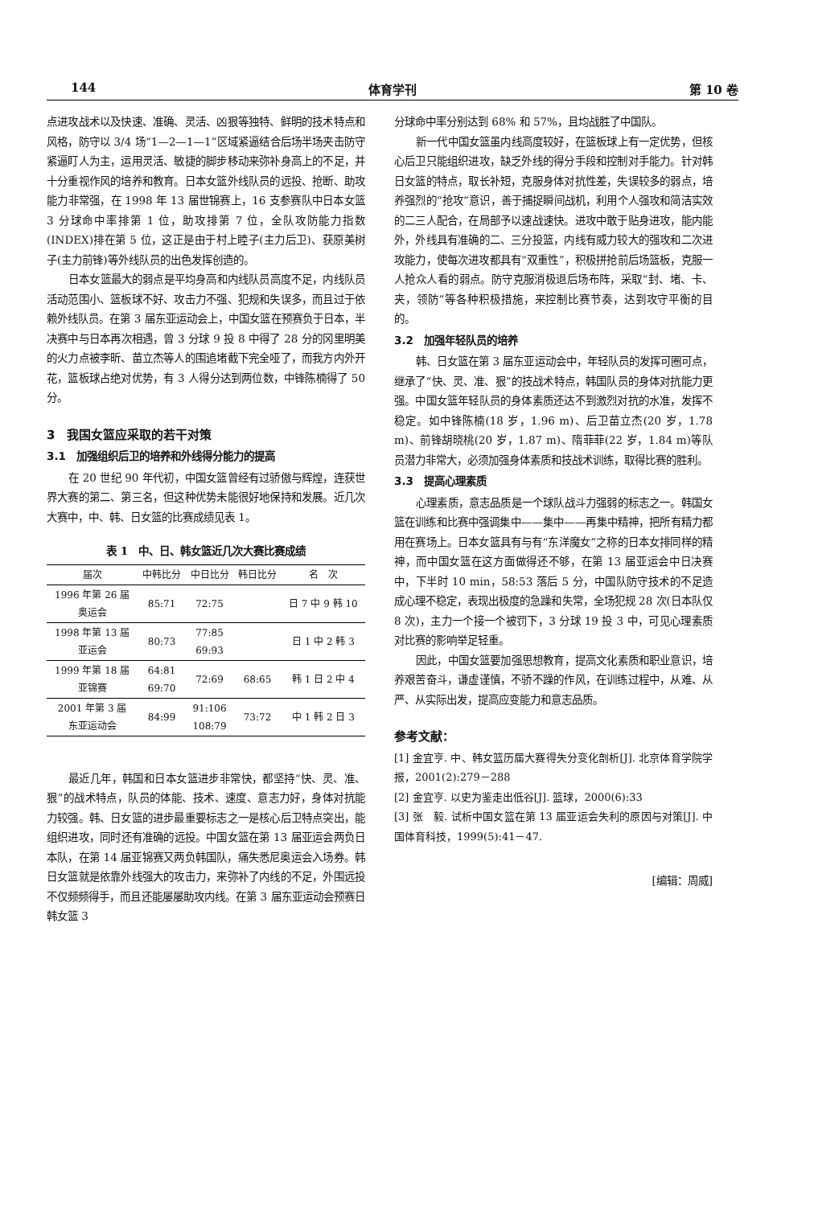144 体育学刊 第 10 卷
点进攻战术以及快速、准确、灵活、凶狠等独特、鲜明的技术特点和风格，防守以 3/4 场“1—2—1—1”区域紧逼结合后场半场夹击防守紧逼盯人为主，运用灵活、敏捷的脚步移动来弥补身高上的不足，并十分重视作风的培养和教育。日本女篮外线队员的远投、抢断、助攻能力非常强，在 1998 年 13 届世锦赛上，16 支参赛队中日本女篮 3 分球命中率排第 1 位，助攻排第 7 位，全队攻防能力指数(INDEX)排在第 5 位，这正是由于村上睦子(主力后卫)、获原美树子(主力前锋)等外线队员的出色发挥创造的。
日本女篮最大的弱点是平均身高和内线队员高度不足，内线队员活动范围小、篮板球不好、攻击力不强、犯规和失误多，而且过于依赖外线队员。在第 3 届东亚运动会上，中国女篮在预赛负于日本，半决赛中与日本再次相遇，曾 3 分球 9 投 8 中得了 28 分的冈里明美的火力点被李昕、苗立杰等人的围追堵截下完全哑了，而我方内外开花，篮板球占绝对优势，有 3 人得分达到两位数，中锋陈楠得了 50 分。
3　我国女篮应采取的若干对策
3.1　加强组织后卫的培养和外线得分能力的提高
在 20 世纪 90 年代初，中国女篮曾经有过骄傲与辉煌，连获世界大赛的第二、第三名，但这种优势未能很好地保持和发展。近几次大赛中，中、韩、日女篮的比赛成绩见表 1。
表 1　中、日、韩女篮近几次大赛比赛成绩
| 届次 | 中韩比分 | 中日比分 | 韩日比分 | 名 次 |
| --- | --- | --- | --- | --- |
| 1996 年第 26 届 奥运会 | 85:71 | 72:75 | | 日 7 中 9 韩 10 |
| 1998 年第 13 届 亚运会 | 80:73 | 77:85 69:93 | | 日 1 中 2 韩 3 |
| 1999 年第 18 届 亚锦赛 | 64:81 69:70 | 72:69 | 68:65 | 韩 1 日 2 中 4 |
| 2001 年第 3 届 东亚运动会 | 84:99 | 91:106 108:79 | 73:72 | 中 1 韩 2 日 3 |
最近几年，韩国和日本女篮进步非常快，都坚持“快、灵、准、狠”的战术特点，队员的体能、技术、速度、意志力好，身体对抗能力较强。韩、日女篮的进步最重要标志之一是核心后卫特点突出，能组织进攻，同时还有准确的远投。中国女篮在第 13 届亚运会两负日本队，在第 14 届亚锦赛又两负韩国队，痛失悉尼奥运会入场券。韩日女篮就是依靠外线强大的攻击力，来弥补了内线的不足，外围远投不仅频频得手，而且还能屡屡助攻内线。在第 3 届东亚运动会预赛日韩女篮 3
分球命中率分别达到 68% 和 57%，且均战胜了中国队。
新一代中国女篮虽内线高度较好，在篮板球上有一定优势，但核心后卫只能组织进攻，缺乏外线的得分手段和控制对手能力。针对韩日女篮的特点，取长补短，克服身体对抗性差，失误较多的弱点，培养强烈的“抢攻”意识，善于捕捉瞬间战机，利用个人强攻和简洁实效的二三人配合，在局部予以速战速快。进攻中敢于贴身进攻，能内能外，外线具有准确的二、三分投篮，内线有威力较大的强攻和二次进攻能力，使每次进攻都具有“双重性”，积极拼抢前后场篮板，克服一人抢众人看的弱点。防守克服消极退后场布阵，采取“封、堵、卡、夹，领防”等各种积极措施，来控制比赛节奏，达到攻守平衡的目的。
3.2　加强年轻队员的培养
韩、日女篮在第 3 届东亚运动会中，年轻队员的发挥可圈可点，继承了“快、灵、准、狠”的技战术特点，韩国队员的身体对抗能力更强。中国女篮年轻队员的身体素质还达不到激烈对抗的水准，发挥不稳定。如中锋陈楠(18 岁，1.96 m)、后卫苗立杰(20 岁，1.78 m)、前锋胡晓桃(20 岁，1.87 m)、隋菲菲(22 岁，1.84 m)等队员潜力非常大，必须加强身体素质和技战术训练，取得比赛的胜利。
3.3　提高心理素质
心理素质，意志品质是一个球队战斗力强弱的标志之一。韩国女篮在训练和比赛中强调集中——集中——再集中精神，把所有精力都用在赛场上。日本女篮具有与有“东洋魔女”之称的日本女排同样的精神，而中国女篮在这方面做得还不够，在第 13 届亚运会中日决赛中，下半时 10 min，58:53 落后 5 分，中国队防守技术的不足造成心理不稳定，表现出极度的急躁和失常，全场犯规 28 次(日本队仅 8 次)，主力一个接一个被罚下，3 分球 19 投 3 中，可见心理素质对比赛的影响举足轻重。
因此，中国女篮要加强思想教育，提高文化素质和职业意识，培养艰苦奋斗，谦虚谨慎，不骄不躁的作风，在训练过程中，从难、从严、从实际出发，提高应变能力和意志品质。
参考文献：
[1] 金宜亨. 中、韩女篮历届大赛得失分变化剖析[J]. 北京体育学院学报，2001(2):279－288
[2] 金宜亨. 以史为鉴走出低谷[J]. 篮球，2000(6):33
[3] 张　毅. 试析中国女篮在第 13 届亚运会失利的原因与对策[J]. 中国体育科技，1999(5):41－47.
[编辑：周威]